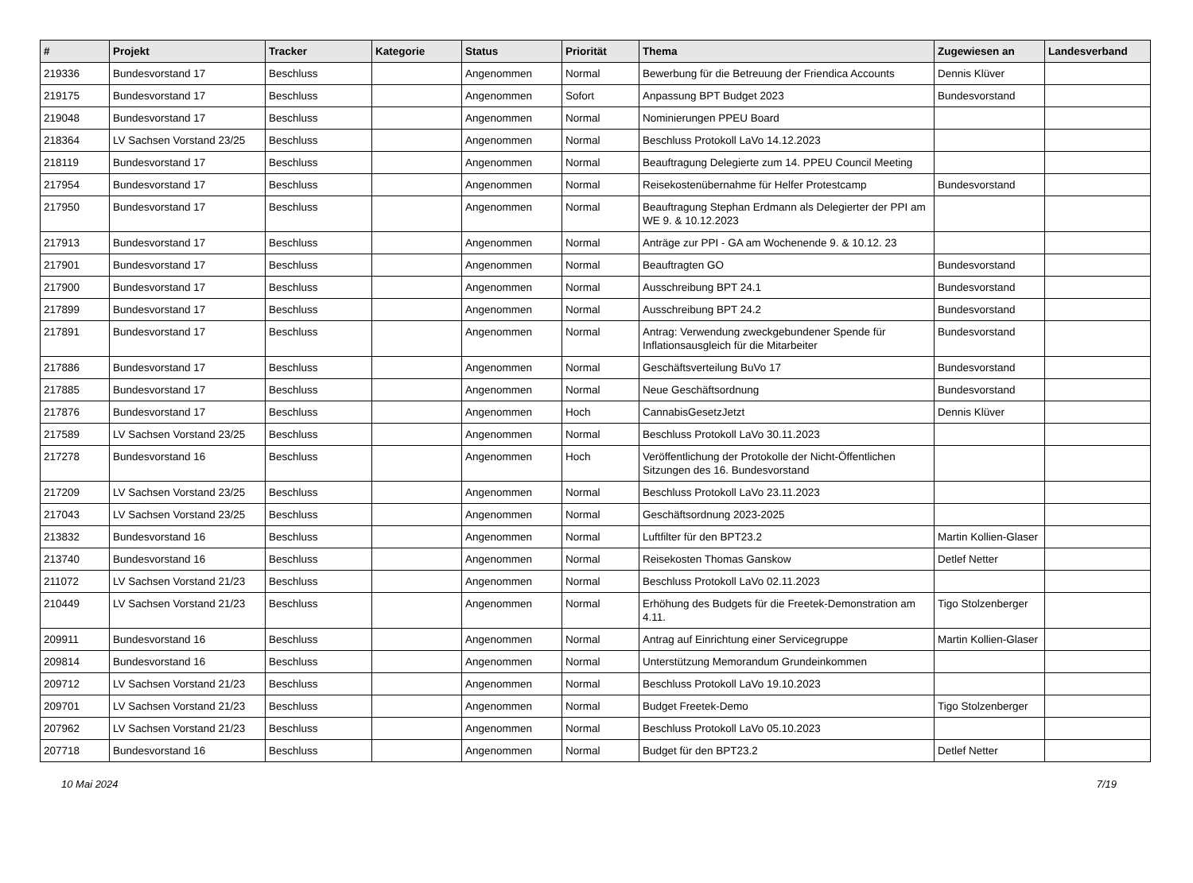| # | Projekt | Tracker | Kategorie | Status | Priorität | Thema | Zugewiesen an | Landesverband |
| --- | --- | --- | --- | --- | --- | --- | --- | --- |
| 219336 | Bundesvorstand 17 | Beschluss | | Angenommen | Normal | Bewerbung für die Betreuung der Friendica Accounts | Dennis Klüver | |
| 219175 | Bundesvorstand 17 | Beschluss | | Angenommen | Sofort | Anpassung BPT Budget 2023 | Bundesvorstand | |
| 219048 | Bundesvorstand 17 | Beschluss | | Angenommen | Normal | Nominierungen PPEU Board | | |
| 218364 | LV Sachsen Vorstand 23/25 | Beschluss | | Angenommen | Normal | Beschluss Protokoll LaVo 14.12.2023 | | |
| 218119 | Bundesvorstand 17 | Beschluss | | Angenommen | Normal | Beauftragung Delegierte zum 14. PPEU Council Meeting | | |
| 217954 | Bundesvorstand 17 | Beschluss | | Angenommen | Normal | Reisekostenübernahme für Helfer Protestcamp | Bundesvorstand | |
| 217950 | Bundesvorstand 17 | Beschluss | | Angenommen | Normal | Beauftragung Stephan Erdmann als Delegierter der PPI am WE 9. & 10.12.2023 | | |
| 217913 | Bundesvorstand 17 | Beschluss | | Angenommen | Normal | Anträge zur PPI - GA am Wochenende 9. & 10.12. 23 | | |
| 217901 | Bundesvorstand 17 | Beschluss | | Angenommen | Normal | Beauftragten GO | Bundesvorstand | |
| 217900 | Bundesvorstand 17 | Beschluss | | Angenommen | Normal | Ausschreibung BPT 24.1 | Bundesvorstand | |
| 217899 | Bundesvorstand 17 | Beschluss | | Angenommen | Normal | Ausschreibung BPT 24.2 | Bundesvorstand | |
| 217891 | Bundesvorstand 17 | Beschluss | | Angenommen | Normal | Antrag: Verwendung zweckgebundener Spende für Inflationsausgleich für die Mitarbeiter | Bundesvorstand | |
| 217886 | Bundesvorstand 17 | Beschluss | | Angenommen | Normal | Geschäftsverteilung BuVo 17 | Bundesvorstand | |
| 217885 | Bundesvorstand 17 | Beschluss | | Angenommen | Normal | Neue Geschäftsordnung | Bundesvorstand | |
| 217876 | Bundesvorstand 17 | Beschluss | | Angenommen | Hoch | CannabisGesetzJetzt | Dennis Klüver | |
| 217589 | LV Sachsen Vorstand 23/25 | Beschluss | | Angenommen | Normal | Beschluss Protokoll LaVo 30.11.2023 | | |
| 217278 | Bundesvorstand 16 | Beschluss | | Angenommen | Hoch | Veröffentlichung der Protokolle der Nicht-Öffentlichen Sitzungen des 16. Bundesvorstand | | |
| 217209 | LV Sachsen Vorstand 23/25 | Beschluss | | Angenommen | Normal | Beschluss Protokoll LaVo 23.11.2023 | | |
| 217043 | LV Sachsen Vorstand 23/25 | Beschluss | | Angenommen | Normal | Geschäftsordnung 2023-2025 | | |
| 213832 | Bundesvorstand 16 | Beschluss | | Angenommen | Normal | Luftfilter für den BPT23.2 | Martin Kollien-Glaser | |
| 213740 | Bundesvorstand 16 | Beschluss | | Angenommen | Normal | Reisekosten Thomas Ganskow | Detlef Netter | |
| 211072 | LV Sachsen Vorstand 21/23 | Beschluss | | Angenommen | Normal | Beschluss Protokoll LaVo 02.11.2023 | | |
| 210449 | LV Sachsen Vorstand 21/23 | Beschluss | | Angenommen | Normal | Erhöhung des Budgets für die Freetek-Demonstration am 4.11. | Tigo Stolzenberger | |
| 209911 | Bundesvorstand 16 | Beschluss | | Angenommen | Normal | Antrag auf Einrichtung einer Servicegruppe | Martin Kollien-Glaser | |
| 209814 | Bundesvorstand 16 | Beschluss | | Angenommen | Normal | Unterstützung Memorandum Grundeinkommen | | |
| 209712 | LV Sachsen Vorstand 21/23 | Beschluss | | Angenommen | Normal | Beschluss Protokoll LaVo 19.10.2023 | | |
| 209701 | LV Sachsen Vorstand 21/23 | Beschluss | | Angenommen | Normal | Budget Freetek-Demo | Tigo Stolzenberger | |
| 207962 | LV Sachsen Vorstand 21/23 | Beschluss | | Angenommen | Normal | Beschluss Protokoll LaVo 05.10.2023 | | |
| 207718 | Bundesvorstand 16 | Beschluss | | Angenommen | Normal | Budget für den BPT23.2 | Detlef Netter | |
10 Mai 2024 7/19